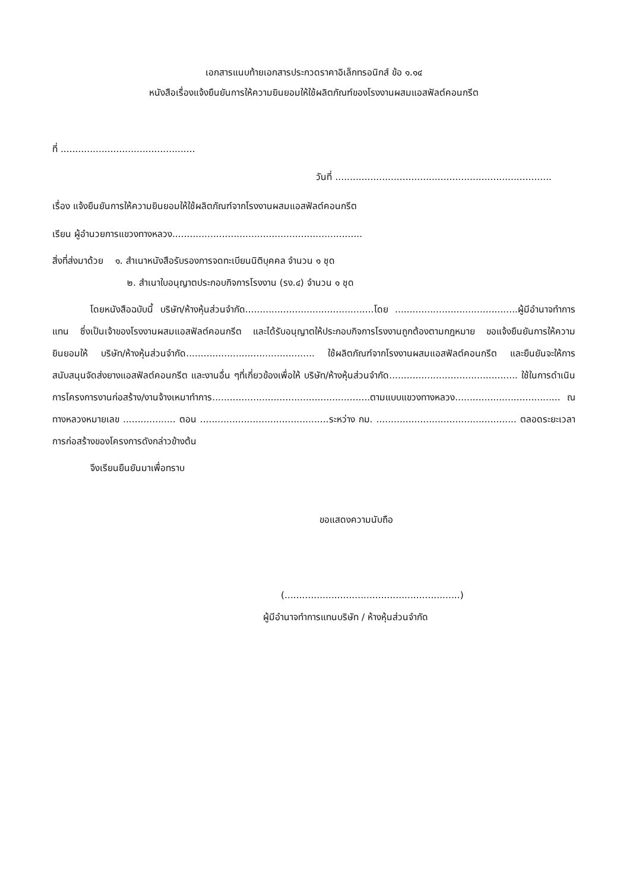เอกสารแนบท้ายเอกสารประกวดราคาอิเล็กทรอนิกส์ ข้อ ๑.๑๔
หนังสือเรื่องแจ้งยืนยันการให้ความยินยอมให้ใช้ผลิตภัณฑ์ของโรงงานผสมแอสฟัลต์คอนกรีต
ที่ ..............................................
วันที่ ..........................................................................
เรื่อง แจ้งยืนยันการให้ความยินยอมให้ใช้ผลิตภัณฑ์จากโรงงานผสมแอสฟัลต์คอนกรีต
เรียน ผู้อำนวยการแขวงทางหลวง.................................................................
สิ่งที่ส่งมาด้วย ๑. สำเนาหนังสือรับรองการจดทะเบียนนิติบุคคล จำนวน ๑ ชุด
๒. สำเนาใบอนุญาตประกอบกิจการโรงงาน (รง.๔) จำนวน ๑ ชุด
โดยหนังสือฉบับนี้ บริษัท/ห้างหุ้นส่วนจำกัด............................................โดย ..........................................ผู้มีอำนาจทำการแทน ซึ่งเป็นเจ้าของโรงงานผสมแอสฟัลต์คอนกรีต และได้รับอนุญาตให้ประกอบกิจการโรงงานถูกต้องตามกฎหมาย ขอแจ้งยืนยันการให้ความยินยอมให้ บริษัท/ห้างหุ้นส่วนจำกัด............................................ ใช้ผลิตภัณฑ์จากโรงงานผสมแอสฟัลต์คอนกรีต และยืนยันจะให้การสนับสนุนจัดส่งยางแอสฟัลต์คอนกรีต และงานอื่น ๆที่เกี่ยวข้องเพื่อให้ บริษัท/ห้างหุ้นส่วนจำกัด............................................ ใช้ในการดำเนินการโครงการงานก่อสร้าง/งานจ้างเหมาทำการ......................................................ตามแบบแขวงทางหลวง.................................... ณ ทางหลวงหมายเลข .................. ตอน ............................................ระหว่าง กม. ................................................ ตลอดระยะเวลาการก่อสร้างของโครงการดังกล่าวข้างต้น
จึงเรียนยืนยันมาเพื่อทราบ
ขอแสดงความนับถือ
(............................................................)
ผู้มีอำนาจทำการแทนบริษัท / ห้างหุ้นส่วนจำกัด